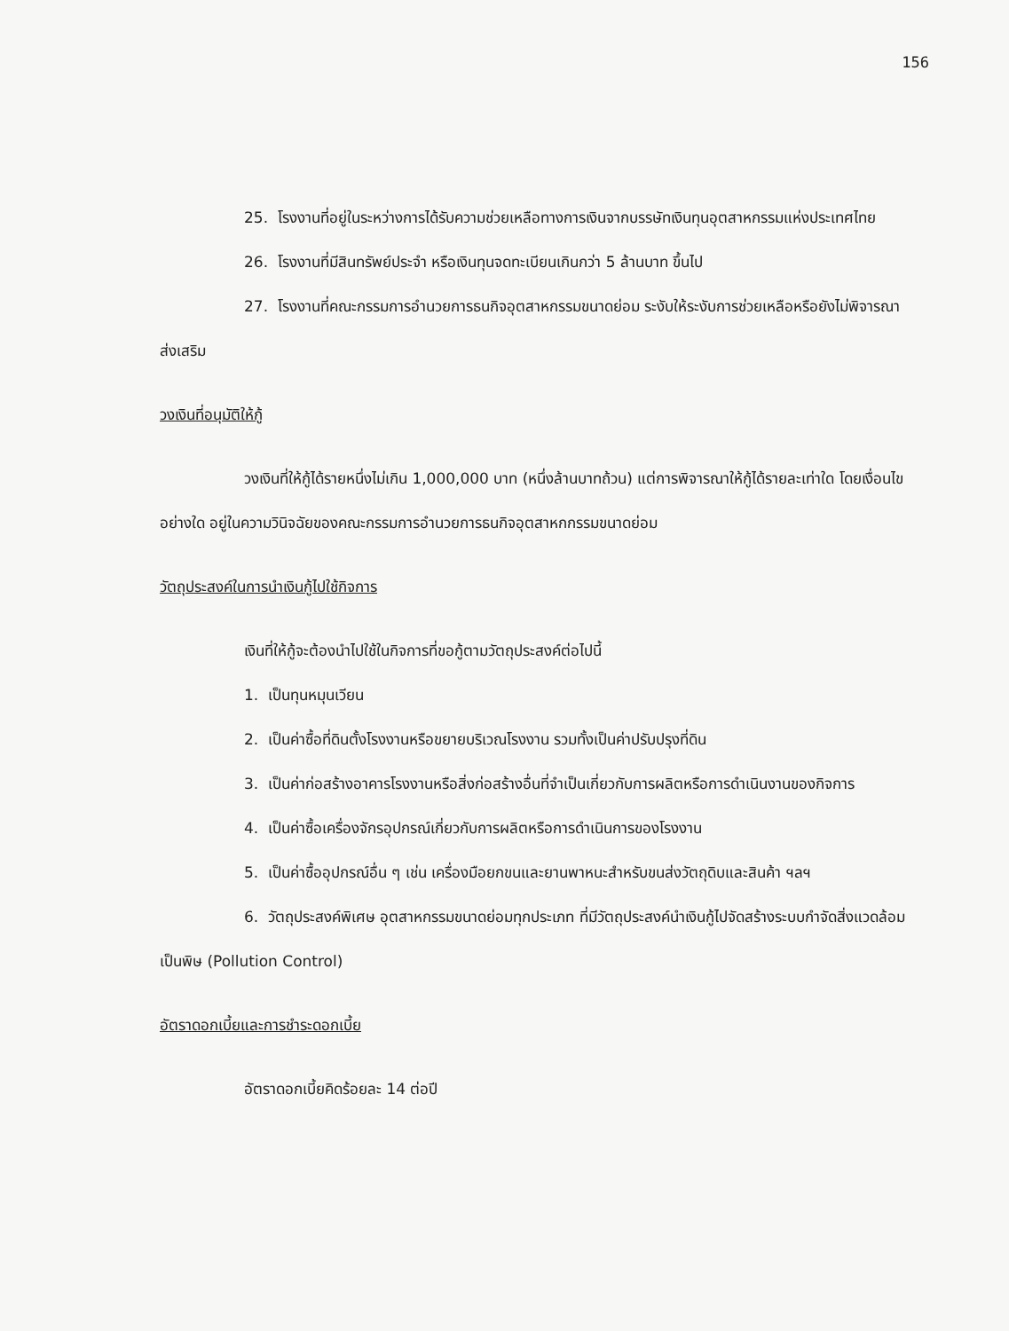156
25. โรงงานที่อยู่ในระหว่างการได้รับความช่วยเหลือทางการเงินจากบรรษัทเงินทุนอุตสาหกรรมแห่งประเทศไทย
26. โรงงานที่มีสินทรัพย์ประจำ หรือเงินทุนจดทะเบียนเกินกว่า 5 ล้านบาท ขึ้นไป
27. โรงงานที่คณะกรรมการอำนวยการธนกิจอุตสาหกรรมขนาดย่อม ระงับให้ระงับการช่วยเหลือหรือยังไม่พิจารณาส่งเสริม
วงเงินที่อนุมัติให้กู้
วงเงินที่ให้กู้ได้รายหนึ่งไม่เกิน 1,000,000 บาท (หนึ่งล้านบาทถ้วน) แต่การพิจารณาให้กู้ได้รายละเท่าใด โดยเงื่อนไขอย่างใด อยู่ในความวินิจฉัยของคณะกรรมการอำนวยการธนกิจอุตสาหกกรรมขนาดย่อม
วัตถุประสงค์ในการนำเงินกู้ไปใช้กิจการ
เงินที่ให้กู้จะต้องนำไปใช้ในกิจการที่ขอกู้ตามวัตถุประสงค์ต่อไปนี้
1. เป็นทุนหมุนเวียน
2. เป็นค่าซื้อที่ดินตั้งโรงงานหรือขยายบริเวณโรงงาน รวมทั้งเป็นค่าปรับปรุงที่ดิน
3. เป็นค่าก่อสร้างอาคารโรงงานหรือสิ่งก่อสร้างอื่นที่จำเป็นเกี่ยวกับการผลิตหรือการดำเนินงานของกิจการ
4. เป็นค่าซื้อเครื่องจักรอุปกรณ์เกี่ยวกับการผลิตหรือการดำเนินการของโรงงาน
5. เป็นค่าซื้ออุปกรณ์อื่น ๆ เช่น เครื่องมือยกขนและยานพาหนะสำหรับขนส่งวัตถุดิบและสินค้า ฯลฯ
6. วัตถุประสงค์พิเศษ อุตสาหกรรมขนาดย่อมทุกประเภท ที่มีวัตถุประสงค์นำเงินกู้ไปจัดสร้างระบบกำจัดสิ่งแวดล้อมเป็นพิษ (Pollution Control)
อัตราดอกเบี้ยและการชำระดอกเบี้ย
อัตราดอกเบี้ยคิดร้อยละ 14 ต่อปี